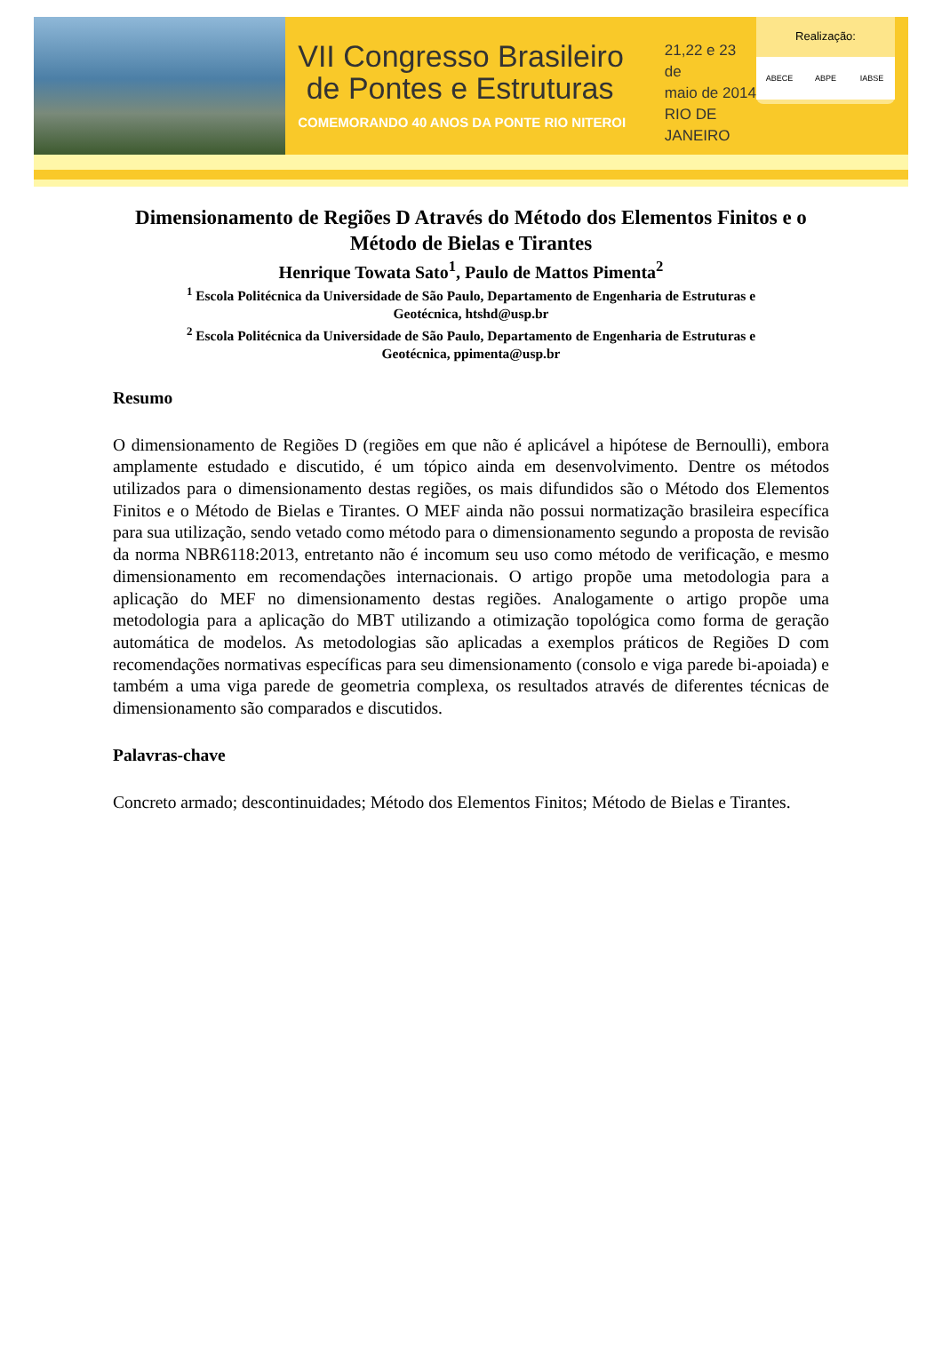VII Congresso Brasileiro
de Pontes e Estruturas
COMEMORANDO 40 ANOS DA PONTE RIO NITEROI
21,22 e 23 de
maio de 2014
RIO DE JANEIRO
Realização:
ABECE ABPE IABSE
Dimensionamento de Regiões D Através do Método dos Elementos Finitos e o Método de Bielas e Tirantes
Henrique Towata Sato<sup>1</sup>, Paulo de Mattos Pimenta<sup>2</sup>
<sup>1</sup> Escola Politécnica da Universidade de São Paulo, Departamento de Engenharia de Estruturas e
Geotécnica, htshd@usp.br
<sup>2</sup> Escola Politécnica da Universidade de São Paulo, Departamento de Engenharia de Estruturas e
Geotécnica, ppimenta@usp.br
Resumo
O dimensionamento de Regiões D (regiões em que não é aplicável a hipótese de Bernoulli), embora amplamente estudado e discutido, é um tópico ainda em desenvolvimento. Dentre os métodos utilizados para o dimensionamento destas regiões, os mais difundidos são o Método dos Elementos Finitos e o Método de Bielas e Tirantes. O MEF ainda não possui normatização brasileira específica para sua utilização, sendo vetado como método para o dimensionamento segundo a proposta de revisão da norma NBR6118:2013, entretanto não é incomum seu uso como método de verificação, e mesmo dimensionamento em recomendações internacionais. O artigo propõe uma metodologia para a aplicação do MEF no dimensionamento destas regiões. Analogamente o artigo propõe uma metodologia para a aplicação do MBT utilizando a otimização topológica como forma de geração automática de modelos. As metodologias são aplicadas a exemplos práticos de Regiões D com recomendações normativas específicas para seu dimensionamento (consolo e viga parede bi-apoiada) e também a uma viga parede de geometria complexa, os resultados através de diferentes técnicas de dimensionamento são comparados e discutidos.
Palavras-chave
Concreto armado; descontinuidades; Método dos Elementos Finitos; Método de Bielas e Tirantes.